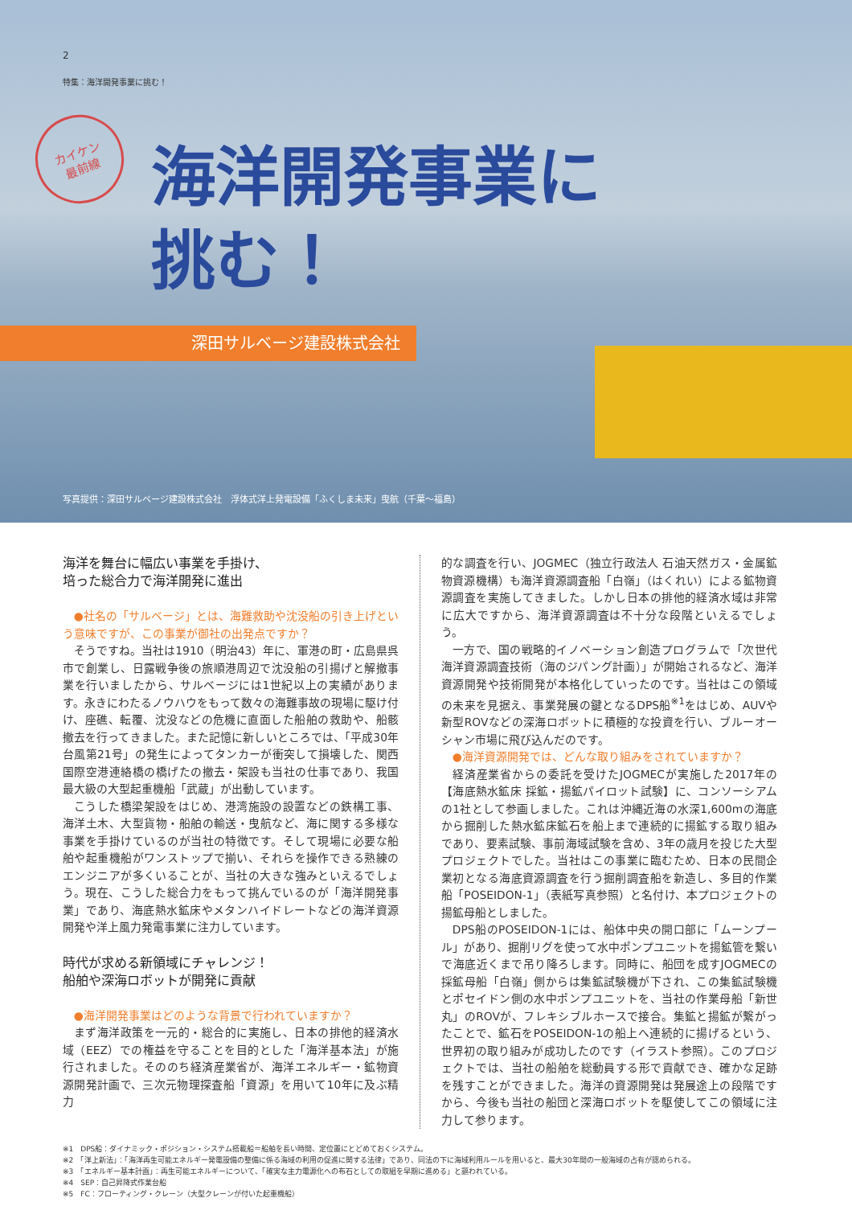2
特集：海洋開発事業に挑む！
カイケン
最前線
海洋開発事業に
挑む！
深田サルベージ建設株式会社
写真提供：深田サルベージ建設株式会社　浮体式洋上発電設備「ふくしま未来」曳航（千葉～福島）
海洋を舞台に幅広い事業を手掛け、
培った総合力で海洋開発に進出
●社名の「サルベージ」とは、海難救助や沈没船の引き上げという意味ですが、この事業が御社の出発点ですか？
そうですね。当社は1910（明治43）年に、軍港の町・広島県呉市で創業し、日露戦争後の旅順港周辺で沈没船の引揚げと解撤事業を行いましたから、サルベージには1世紀以上の実績があります。永きにわたるノウハウをもって数々の海難事故の現場に駆け付け、座礁、転覆、沈没などの危機に直面した船舶の救助や、船骸撤去を行ってきました。また記憶に新しいところでは、「平成30年台風第21号」の発生によってタンカーが衝突して損壊した、関西国際空港連絡橋の橋げたの撤去・架設も当社の仕事であり、我国最大級の大型起重機船「武蔵」が出動しています。
こうした橋梁架設をはじめ、港湾施設の設置などの鉄構工事、海洋土木、大型貨物・船舶の輸送・曳航など、海に関する多様な事業を手掛けているのが当社の特徴です。そして現場に必要な船舶や起重機船がワンストップで揃い、それらを操作できる熟練のエンジニアが多くいることが、当社の大きな強みといえるでしょう。現在、こうした総合力をもって挑んでいるのが「海洋開発事業」であり、海底熱水鉱床やメタンハイドレートなどの海洋資源開発や洋上風力発電事業に注力しています。
時代が求める新領域にチャレンジ！
船舶や深海ロボットが開発に貢献
●海洋開発事業はどのような背景で行われていますか？
まず海洋政策を一元的・総合的に実施し、日本の排他的経済水域（EEZ）での権益を守ることを目的とした「海洋基本法」が施行されました。そののち経済産業省が、海洋エネルギー・鉱物資源開発計画で、三次元物理探査船「資源」を用いて10年に及ぶ精力
的な調査を行い、JOGMEC（独立行政法人 石油天然ガス・金属鉱物資源機構）も海洋資源調査船「白嶺」（はくれい）による鉱物資源調査を実施してきました。しかし日本の排他的経済水域は非常に広大ですから、海洋資源調査は不十分な段階といえるでしょう。
一方で、国の戦略的イノベーション創造プログラムで「次世代海洋資源調査技術（海のジパング計画）」が開始されるなど、海洋資源開発や技術開発が本格化していったのです。当社はこの領域の未来を見据え、事業発展の鍵となるDPS船<sup>※1</sup>をはじめ、AUVや新型ROVなどの深海ロボットに積極的な投資を行い、ブルーオーシャン市場に飛び込んだのです。
●海洋資源開発では、どんな取り組みをされていますか？
経済産業省からの委託を受けたJOGMECが実施した2017年の【海底熱水鉱床 採鉱・揚鉱パイロット試験】に、コンソーシアムの1社として参画しました。これは沖縄近海の水深1,600mの海底から掘削した熱水鉱床鉱石を船上まで連続的に揚鉱する取り組みであり、要素試験、事前海域試験を含め、3年の歳月を投じた大型プロジェクトでした。当社はこの事業に臨むため、日本の民間企業初となる海底資源調査を行う掘削調査船を新造し、多目的作業船「POSEIDON-1」（表紙写真参照）と名付け、本プロジェクトの揚鉱母船としました。
DPS船のPOSEIDON-1には、船体中央の開口部に「ムーンプール」があり、掘削リグを使って水中ポンプユニットを揚鉱管を繋いで海底近くまで吊り降ろします。同時に、船団を成すJOGMECの採鉱母船「白嶺」側からは集鉱試験機が下され、この集鉱試験機とポセイドン側の水中ポンプユニットを、当社の作業母船「新世丸」のROVが、フレキシブルホースで接合。集鉱と揚鉱が繋がったことで、鉱石をPOSEIDON-1の船上へ連続的に揚げるという、世界初の取り組みが成功したのです（イラスト参照）。このプロジェクトでは、当社の船舶を総動員する形で貢献でき、確かな足跡を残すことができました。海洋の資源開発は発展途上の段階ですから、今後も当社の船団と深海ロボットを駆使してこの領域に注力して参ります。
※1　DPS船：ダイナミック・ポジション・システム搭載船＝船舶を長い時間、定位置にとどめておくシステム。
※2　「洋上新法」：「海洋再生可能エネルギー発電設備の整備に係る海域の利用の促進に関する法律」であり、同法の下に海域利用ルールを用いると、最大30年間の一般海域の占有が認められる。
※3　「エネルギー基本計画」：再生可能エネルギーについて、「確実な主力電源化への布石としての取組を早期に進める」と謳われている。
※4　SEP：自己昇降式作業台船
※5　FC：フローティング・クレーン（大型クレーンが付いた起重機船）